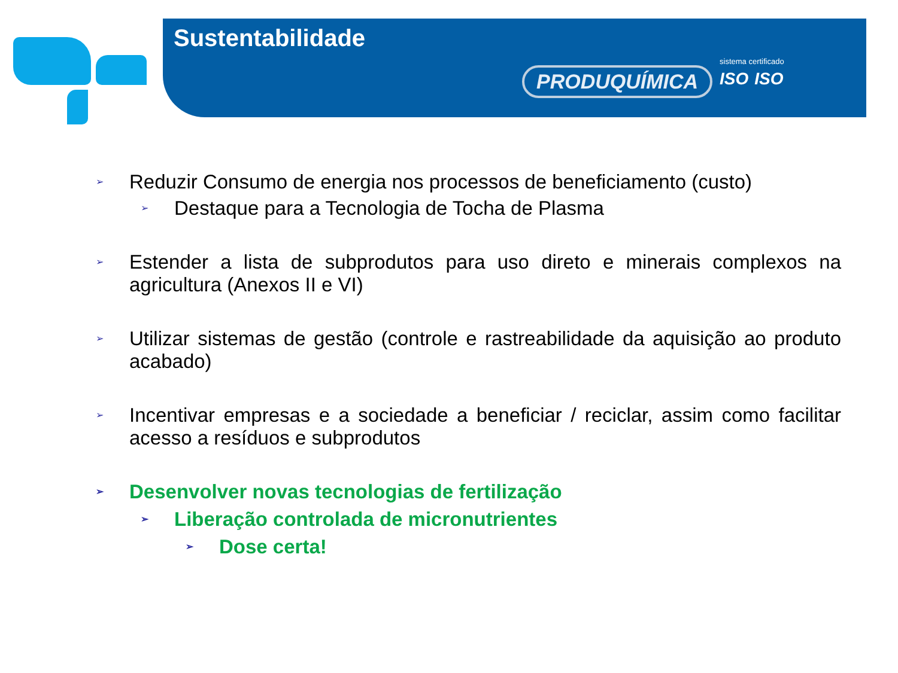Sustentabilidade
PRODUQUÍMICA
sistema certificado
ISO ISO
➢ Reduzir Consumo de energia nos processos de beneficiamento (custo)
➢ Destaque para a Tecnologia de Tocha de Plasma
➢ Estender a lista de subprodutos para uso direto e minerais complexos na agricultura (Anexos II e VI)
➢ Utilizar sistemas de gestão (controle e rastreabilidade da aquisição ao produto acabado)
➢ Incentivar empresas e a sociedade a beneficiar / reciclar, assim como facilitar acesso a resíduos e subprodutos
➢ Desenvolver novas tecnologias de fertilização
➢ Liberação controlada de micronutrientes
➢ Dose certa!